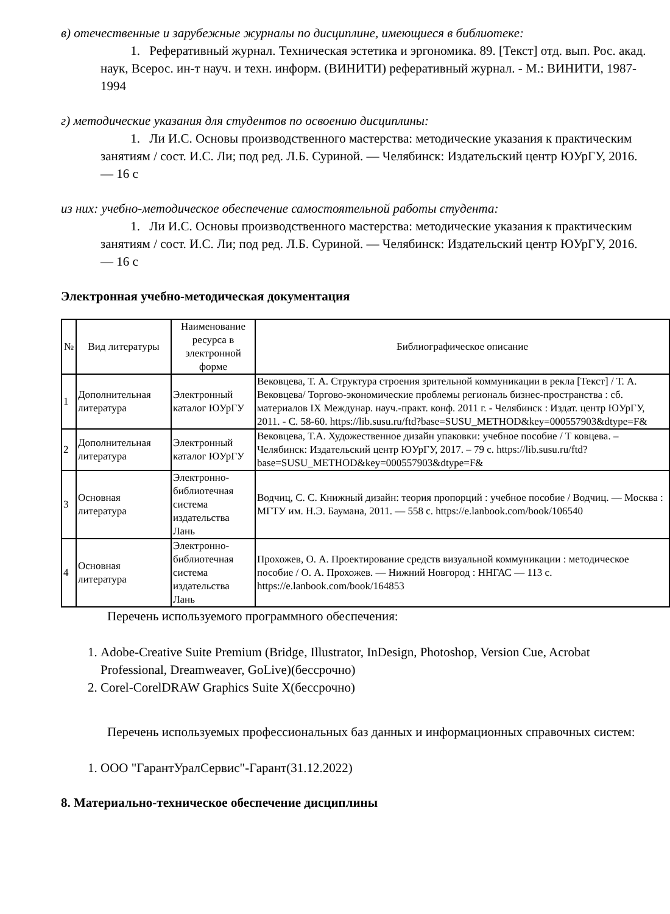в) отечественные и зарубежные журналы по дисциплине, имеющиеся в библиотеке:
1. Реферативный журнал. Техническая эстетика и эргономика. 89. [Текст] отд. вып. Рос. акад. наук, Всерос. ин-т науч. и техн. информ. (ВИНИТИ) реферативный журнал. - М.: ВИНИТИ, 1987-1994
г) методические указания для студентов по освоению дисциплины:
1. Ли И.С. Основы производственного мастерства: методические указания к практическим занятиям / сост. И.С. Ли; под ред. Л.Б. Суриной. — Челябинск: Издательский центр ЮУрГУ, 2016. — 16 с
из них: учебно-методическое обеспечение самостоятельной работы студента:
1. Ли И.С. Основы производственного мастерства: методические указания к практическим занятиям / сост. И.С. Ли; под ред. Л.Б. Суриной. — Челябинск: Издательский центр ЮУрГУ, 2016. — 16 с
Электронная учебно-методическая документация
| № | Вид литературы | Наименование ресурса в электронной форме | Библиографическое описание |
| --- | --- | --- | --- |
| 1 | Дополнительная литература | Электронный каталог ЮУрГУ | Вековцева, Т. А. Структура строения зрительной коммуникации в рекла [Текст] / Т. А. Вековцева/ Торгово-экономические проблемы региональ бизнес-пространства : сб. материалов IX Междунар. науч.-практ. конф. 2011 г. - Челябинск : Издат. центр ЮУрГУ, 2011. - С. 58-60. https://lib.susu.ru/ftd?base=SUSU_METHOD&key=000557903&dtype=F& |
| 2 | Дополнительная литература | Электронный каталог ЮУрГУ | Вековцева, Т.А. Художественное дизайн упаковки: учебное пособие / Т ковцева. – Челябинск: Издательский центр ЮУрГУ, 2017. – 79 с. https://lib.susu.ru/ftd?base=SUSU_METHOD&key=000557903&dtype=F& |
| 3 | Основная литература | Электронно-библиотечная система издательства Лань | Водчиц, С. С. Книжный дизайн: теория пропорций : учебное пособие / Водчиц. — Москва : МГТУ им. Н.Э. Баумана, 2011. — 558 с. https://e.lanbook.com/book/106540 |
| 4 | Основная литература | Электронно-библиотечная система издательства Лань | Прохожев, О. А. Проектирование средств визуальной коммуникации : методическое пособие / О. А. Прохожев. — Нижний Новгород : ННГАС — 113 с. https://e.lanbook.com/book/164853 |
Перечень используемого программного обеспечения:
1. Adobe-Creative Suite Premium (Bridge, Illustrator, InDesign, Photoshop, Version Cue, Acrobat Professional, Dreamweaver, GoLive)(бессрочно)
2. Corel-CorelDRAW Graphics Suite X(бессрочно)
Перечень используемых профессиональных баз данных и информационных справочных систем:
1. ООО "ГарантУралСервис"-Гарант(31.12.2022)
8. Материально-техническое обеспечение дисциплины